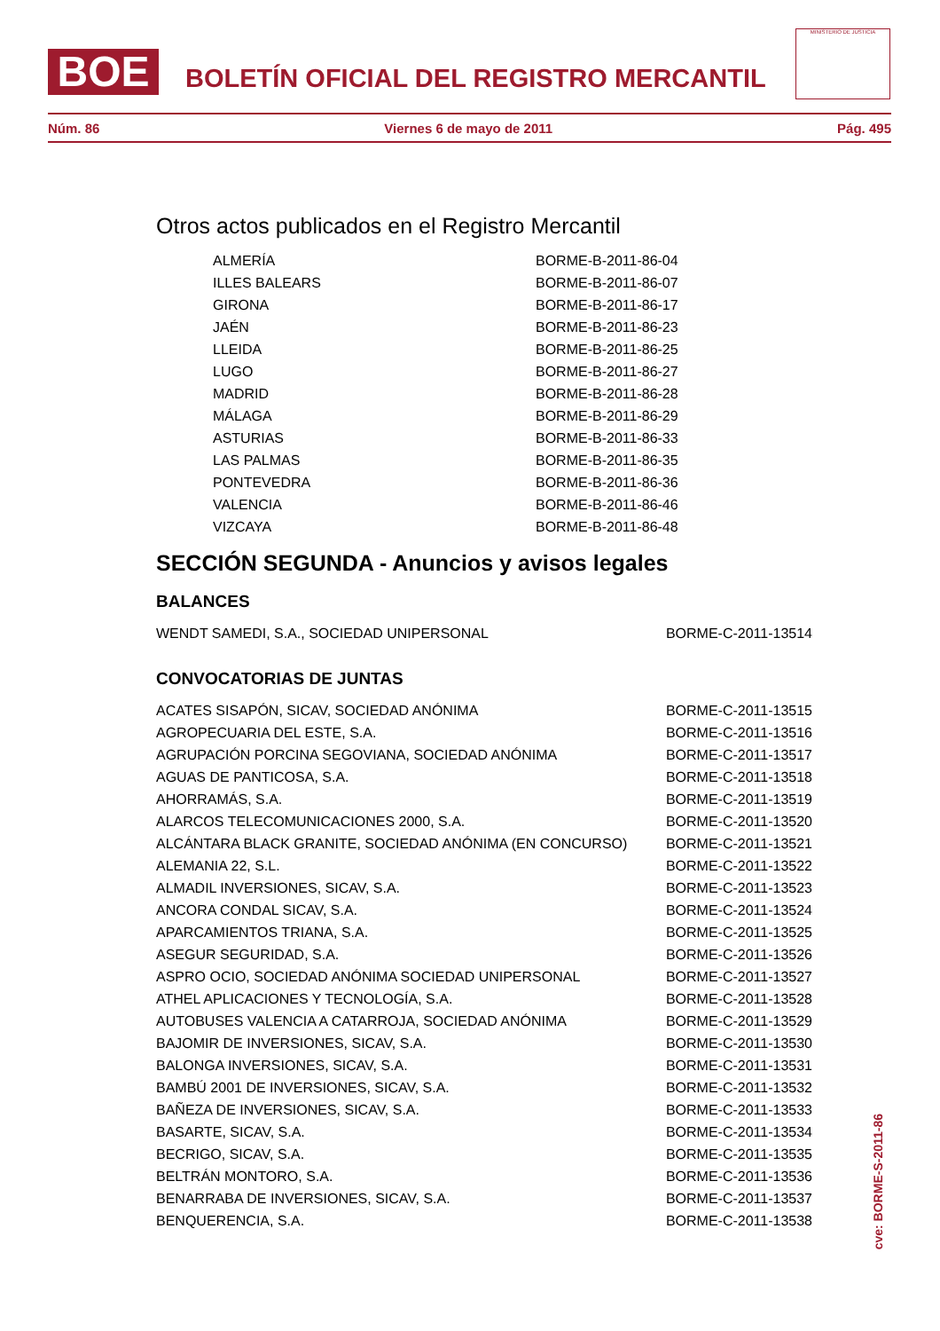BOE
BOLETÍN OFICIAL DEL REGISTRO MERCANTIL
MINISTERIO DE JUSTICIA
Núm. 86 Viernes 6 de mayo de 2011 Pág. 495
Otros actos publicados en el Registro Mercantil
| ALMERÍA | BORME-B-2011-86-04 |
| ILLES BALEARS | BORME-B-2011-86-07 |
| GIRONA | BORME-B-2011-86-17 |
| JAÉN | BORME-B-2011-86-23 |
| LLEIDA | BORME-B-2011-86-25 |
| LUGO | BORME-B-2011-86-27 |
| MADRID | BORME-B-2011-86-28 |
| MÁLAGA | BORME-B-2011-86-29 |
| ASTURIAS | BORME-B-2011-86-33 |
| LAS PALMAS | BORME-B-2011-86-35 |
| PONTEVEDRA | BORME-B-2011-86-36 |
| VALENCIA | BORME-B-2011-86-46 |
| VIZCAYA | BORME-B-2011-86-48 |
SECCIÓN SEGUNDA - Anuncios y avisos legales
BALANCES
| WENDT SAMEDI, S.A., SOCIEDAD UNIPERSONAL | BORME-C-2011-13514 |
CONVOCATORIAS DE JUNTAS
| ACATES SISAPÓN, SICAV, SOCIEDAD ANÓNIMA | BORME-C-2011-13515 |
| AGROPECUARIA DEL ESTE, S.A. | BORME-C-2011-13516 |
| AGRUPACIÓN PORCINA SEGOVIANA, SOCIEDAD ANÓNIMA | BORME-C-2011-13517 |
| AGUAS DE PANTICOSA, S.A. | BORME-C-2011-13518 |
| AHORRAMÁS, S.A. | BORME-C-2011-13519 |
| ALARCOS TELECOMUNICACIONES 2000, S.A. | BORME-C-2011-13520 |
| ALCÁNTARA BLACK GRANITE, SOCIEDAD ANÓNIMA (EN CONCURSO) | BORME-C-2011-13521 |
| ALEMANIA 22, S.L. | BORME-C-2011-13522 |
| ALMADIL INVERSIONES, SICAV, S.A. | BORME-C-2011-13523 |
| ANCORA CONDAL SICAV, S.A. | BORME-C-2011-13524 |
| APARCAMIENTOS TRIANA, S.A. | BORME-C-2011-13525 |
| ASEGUR SEGURIDAD, S.A. | BORME-C-2011-13526 |
| ASPRO OCIO, SOCIEDAD ANÓNIMA SOCIEDAD UNIPERSONAL | BORME-C-2011-13527 |
| ATHEL APLICACIONES Y TECNOLOGÍA, S.A. | BORME-C-2011-13528 |
| AUTOBUSES VALENCIA A CATARROJA, SOCIEDAD ANÓNIMA | BORME-C-2011-13529 |
| BAJOMIR DE INVERSIONES, SICAV, S.A. | BORME-C-2011-13530 |
| BALONGA INVERSIONES, SICAV, S.A. | BORME-C-2011-13531 |
| BAMBÚ 2001 DE INVERSIONES, SICAV, S.A. | BORME-C-2011-13532 |
| BAÑEZA DE INVERSIONES, SICAV, S.A. | BORME-C-2011-13533 |
| BASARTE, SICAV, S.A. | BORME-C-2011-13534 |
| BECRIGO, SICAV, S.A. | BORME-C-2011-13535 |
| BELTRÁN MONTORO, S.A. | BORME-C-2011-13536 |
| BENARRABA DE INVERSIONES, SICAV, S.A. | BORME-C-2011-13537 |
| BENQUERENCIA, S.A. | BORME-C-2011-13538 |
cve: BORME-S-2011-86